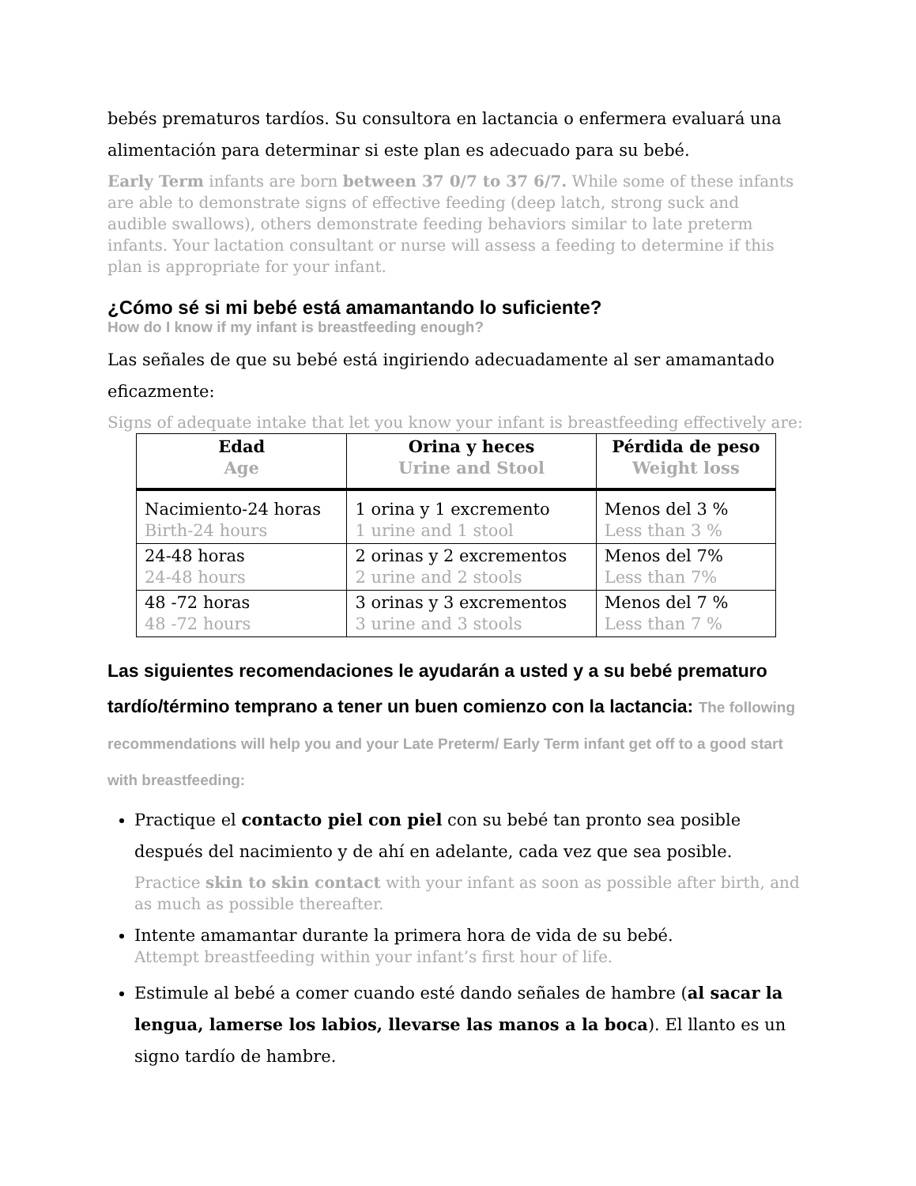bebés prematuros tardíos. Su consultora en lactancia o enfermera evaluará una alimentación para determinar si este plan es adecuado para su bebé.
Early Term infants are born between 37 0/7 to 37 6/7. While some of these infants are able to demonstrate signs of effective feeding (deep latch, strong suck and audible swallows), others demonstrate feeding behaviors similar to late preterm infants. Your lactation consultant or nurse will assess a feeding to determine if this plan is appropriate for your infant.
¿Cómo sé si mi bebé está amamantando lo suficiente?
How do I know if my infant is breastfeeding enough?
Las señales de que su bebé está ingiriendo adecuadamente al ser amamantado eficazmente:
Signs of adequate intake that let you know your infant is breastfeeding effectively are:
| Edad Age | Orina y heces Urine and Stool | Pérdida de peso Weight loss |
| --- | --- | --- |
| Nacimiento-24 horas Birth-24 hours | 1 orina y 1 excremento 1 urine and 1 stool | Menos del 3 % Less than 3 % |
| 24-48 horas 24-48 hours | 2 orinas y 2 excrementos 2 urine and 2 stools | Menos del 7% Less than 7% |
| 48 -72 horas 48 -72 hours | 3 orinas y 3 excrementos 3 urine and 3 stools | Menos del 7 % Less than 7 % |
Las siguientes recomendaciones le ayudarán a usted y a su bebé prematuro tardío/término temprano a tener un buen comienzo con la lactancia: The following recommendations will help you and your Late Preterm/ Early Term infant get off to a good start with breastfeeding:
Practique el contacto piel con piel con su bebé tan pronto sea posible después del nacimiento y de ahí en adelante, cada vez que sea posible.
Practice skin to skin contact with your infant as soon as possible after birth, and as much as possible thereafter.
Intente amamantar durante la primera hora de vida de su bebé.
Attempt breastfeeding within your infant’s first hour of life.
Estimule al bebé a comer cuando esté dando señales de hambre (al sacar la lengua, lamerse los labios, llevarse las manos a la boca). El llanto es un signo tardío de hambre.